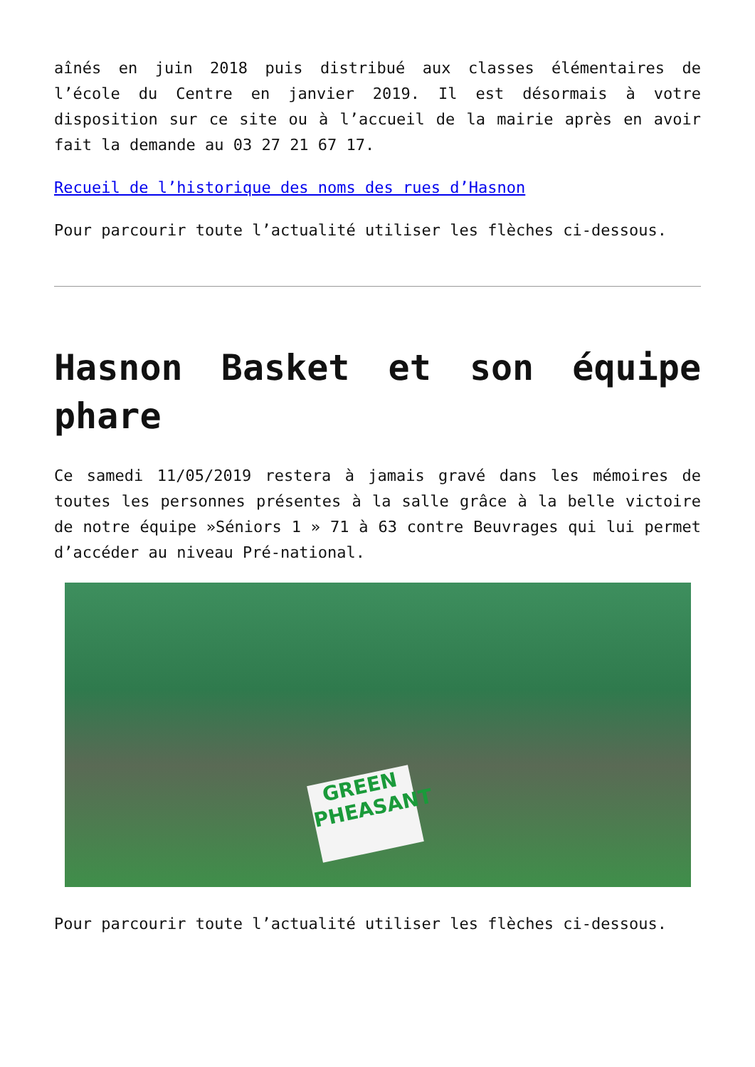aînés en juin 2018 puis distribué aux classes élémentaires de l’école du Centre en janvier 2019. Il est désormais à votre disposition sur ce site ou à l’accueil de la mairie après en avoir fait la demande au 03 27 21 67 17.
Recueil de l’historique des noms des rues d’Hasnon
Pour parcourir toute l’actualité utiliser les flèches ci-dessous.
Hasnon Basket et son équipe phare
Ce samedi 11/05/2019 restera à jamais gravé dans les mémoires de toutes les personnes présentes à la salle grâce à la belle victoire de notre équipe »Séniors 1 » 71 à 63 contre Beuvrages qui lui permet d’accéder au niveau Pré-national.
GREEN PHEASANT
Pour parcourir toute l’actualité utiliser les flèches ci-dessous.